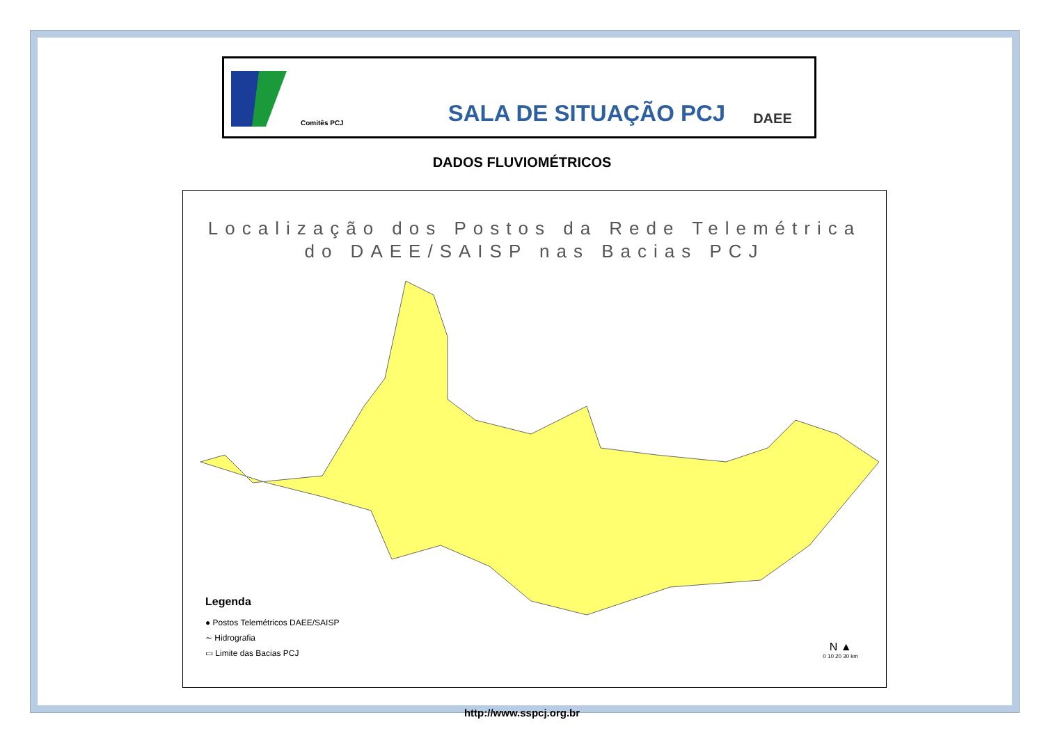Comitês PCJ
SALA DE SITUAÇÃO PCJ
DAEE
DADOS FLUVIOMÉTRICOS
Localização dos Postos da Rede Telemétrica
do DAEE/SAISP nas Bacias PCJ
Legenda
● Postos Telemétricos DAEE/SAISP
∼ Hidrografia
▭ Limite das Bacias PCJ
N ▲
0 10 20 30 km
http://www.sspcj.org.br